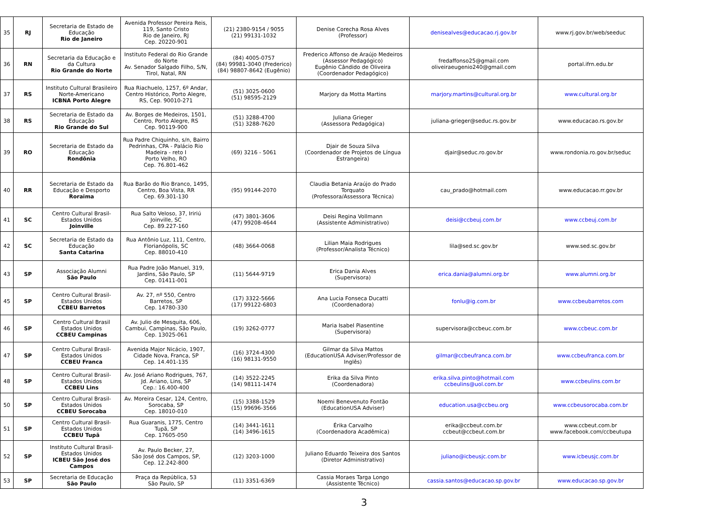| 35 | RJ | Secretaria de Estado de Educação Rio de Janeiro | Avenida Professor Pereira Reis, 119, Santo Cristo Rio de Janeiro, RJ Cep. 20220-901 | (21) 2380-9154 / 9055 (21) 99131-1032 | Denise Corecha Rosa Alves (Professor) | denisealves@educacao.rj.gov.br | www.rj.gov.br/web/seeduc |
| 36 | RN | Secretaria da Educação e da Cultura Rio Grande do Norte | Instituto Federal do Rio Grande do Norte Av. Senador Salgado Filho, S/N, Tirol, Natal, RN | (84) 4005-0757 (84) 99981-3040 (Frederico) (84) 98807-8642 (Eugênio) | Frederico Affonso de Araújo Medeiros (Assessor Pedagógico) Eugênio Cândido de Oliveira (Coordenador Pedagógico) | fredaffonso25@gmail.com oliveiraeugenio240@gmail.com | portal.ifrn.edu.br |
| 37 | RS | Instituto Cultural Brasileiro Norte-Americano ICBNA Porto Alegre | Rua Riachuelo, 1257, 6º Andar, Centro Histórico, Porto Alegre, RS, Cep. 90010-271 | (51) 3025-0600 (51) 98595-2129 | Marjory da Motta Martins | marjory.martins@cultural.org.br | www.cultural.org.br |
| 38 | RS | Secretaria de Estado da Educação Rio Grande do Sul | Av. Borges de Medeiros, 1501, Centro, Porto Alegre, RS Cep. 90119-900 | (51) 3288-4700 (51) 3288-7620 | Juliana Grieger (Assessora Pedagógica) | juliana-grieger@seduc.rs.gov.br | www.educacao.rs.gov.br |
| 39 | RO | Secretaria de Estado da Educação Rondônia | Rua Padre Chiquinho, s/n, Bairro Pedrinhas, CPA - Palácio Rio Madeira - reto I Porto Velho, RO Cep. 76.801-462 | (69) 3216 - 5061 | Djair de Souza Silva (Coordenador de Projetos de Língua Estrangeira) | djair@seduc.ro.gov.br | www.rondonia.ro.gov.br/seduc |
| 40 | RR | Secretaria de Estado da Educação e Desporto Roraima | Rua Barão do Rio Branco, 1495, Centro, Boa Vista, RR Cep. 69.301-130 | (95) 99144-2070 | Claudia Betania Araújo do Prado Torquato (Professora/Assessora Técnica) | cau_prado@hotmail.com | www.educacao.rr.gov.br |
| 41 | SC | Centro Cultural Brasil-Estados Unidos Joinville | Rua Salto Veloso, 37, Iririú Joinville, SC Cep. 89.227-160 | (47) 3801-3606 (47) 99208-4644 | Deisi Regina Vollmann (Assistente Administrativo) | deisi@ccbeuj.com.br | www.ccbeuj.com.br |
| 42 | SC | Secretaria de Estado da Educação Santa Catarina | Rua Antônio Luz, 111, Centro, Florianópolis, SC Cep. 88010-410 | (48) 3664-0068 | Lilian Maia Rodrigues (Professor/Analista Técnico) | lila@sed.sc.gov.br | www.sed.sc.gov.br |
| 43 | SP | Associação Alumni São Paulo | Rua Padre João Manuel, 319, Jardins, São Paulo, SP Cep. 01411-001 | (11) 5644-9719 | Erica Dania Alves (Supervisora) | erica.dania@alumni.org.br | www.alumni.org.br |
| 45 | SP | Centro Cultural Brasil-Estados Unidos CCBEU Barretos | Av. 27, nº 550, Centro Barretos, SP Cep. 14780-330 | (17) 3322-5666 (17) 99122-6803 | Ana Lucia Fonseca Ducatti (Coordenadora) | fonlu@ig.com.br | www.ccbeubarretos.com |
| 46 | SP | Centro Cultural Brasil Estados Unidos CCBEU Campinas | Av. Julio de Mesquita, 606, Cambui, Campinas, São Paulo, Cep. 13025-061 | (19) 3262-0777 | Maria Isabel Piasentine (Supervisora) | supervisora@ccbeuc.com.br | www.ccbeuc.com.br |
| 47 | SP | Centro Cultural Brasil-Estados Unidos CCBEU Franca | Avenida Major Nicácio, 1907, Cidade Nova, Franca, SP Cep. 14.401-135 | (16) 3724-4300 (16) 98131-9550 | Gilmar da Silva Mattos (EducationUSA Adviser/Professor de Inglês) | gilmar@ccbeufranca.com.br | www.ccbeufranca.com.br |
| 48 | SP | Centro Cultural Brasil-Estados Unidos CCBEU Lins | Av. José Ariano Rodrigues, 767, Jd. Ariano, Lins, SP Cep.: 16.400-400 | (14) 3522-2245 (14) 98111-1474 | Erika da Silva Pinto (Coordenadora) | erika.silva.pinto@hotmail.com ccbeulins@uol.com.br | www.ccbeulins.com.br |
| 50 | SP | Centro Cultural Brasil-Estados Unidos CCBEU Sorocaba | Av. Moreira Cesar, 124, Centro, Sorocaba, SP Cep. 18010-010 | (15) 3388-1529 (15) 99696-3566 | Noemi Benevenuto Fontão (EducationUSA Adviser) | education.usa@ccbeu.org | www.ccbeusorocaba.com.br |
| 51 | SP | Centro Cultural Brasil-Estados Unidos CCBEU Tupã | Rua Guaranis, 1775, Centro Tupã, SP Cep. 17605-050 | (14) 3441-1611 (14) 3496-1615 | Érika Carvalho (Coordenadora Acadêmica) | erika@ccbeut.com.br ccbeut@ccbeut.com.br | www.ccbeut.com.br www.facebook.com/ccbeutupa |
| 52 | SP | Instituto Cultural Brasil-Estados Unidos ICBEU São José dos Campos | Av. Paulo Becker, 27, São José dos Campos, SP, Cep. 12.242-800 | (12) 3203-1000 | Juliano Eduardo Teixeira dos Santos (Diretor Administrativo) | juliano@icbeusjc.com.br | www.icbeusjc.com.br |
| 53 | SP | Secretaria de Educação São Paulo | Praça da República, 53 São Paulo, SP | (11) 3351-6369 | Cassia Moraes Targa Longo (Assistente Técnico) | cassia.santos@educacao.sp.gov.br | www.educacao.sp.gov.br |
3